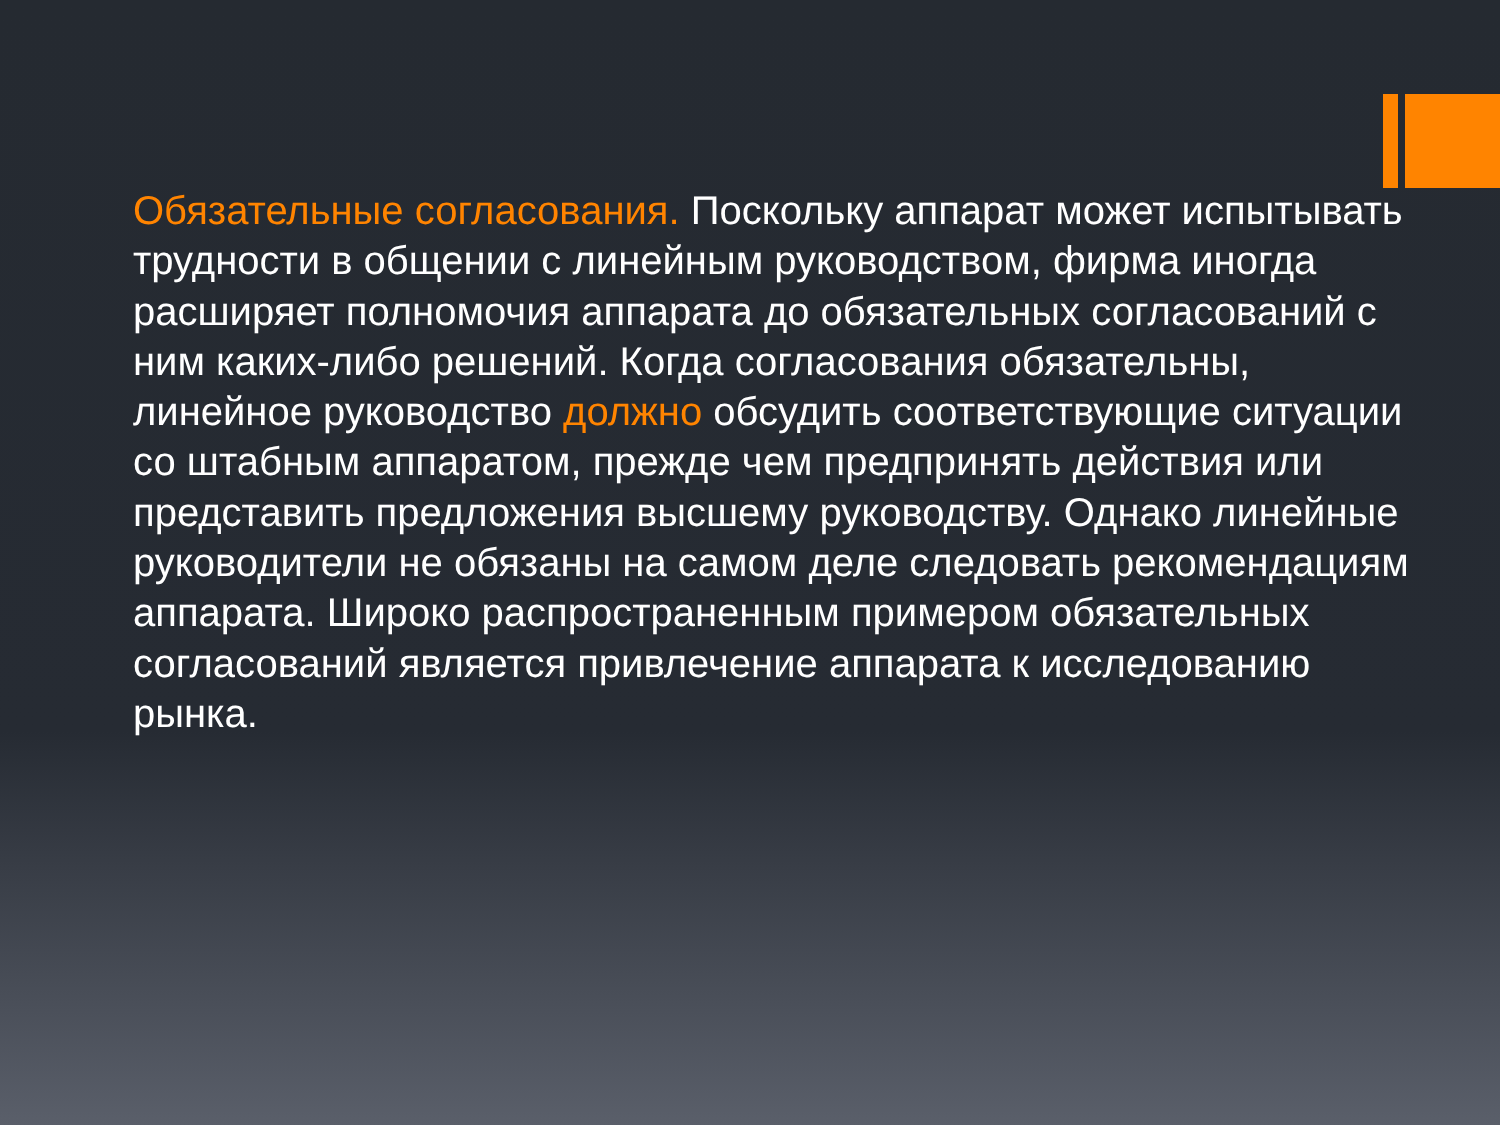Обязательные согласования. Поскольку аппарат может испытывать трудности в общении с линейным руководством, фирма иногда расширяет полномочия аппарата до обязательных согласований с ним каких-либо решений. Когда согласования обязательны, линейное руководство должно обсудить соответствующие ситуации со штабным аппаратом, прежде чем предпринять действия или представить предложения высшему руководству. Однако линейные руководители не обязаны на самом деле следовать рекомендациям аппарата. Широко распространенным примером обязательных согласований является привлечение аппарата к исследованию рынка.